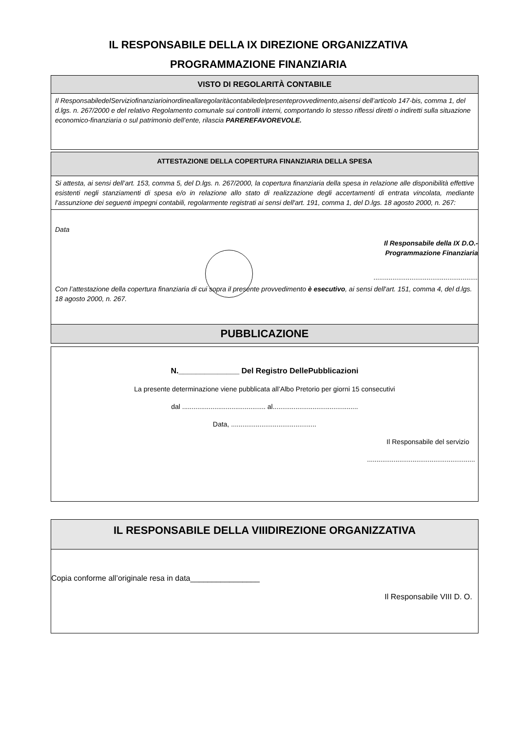IL RESPONSABILE DELLA IX DIREZIONE ORGANIZZATIVA
PROGRAMMAZIONE FINANZIARIA
VISTO DI REGOLARITÀ CONTABILE
Il ResponsabiledelServiziofinanziarioinordineallaregolaritàcontabiledelpresenteprovvedimento,aisensi dell’articolo 147-bis, comma 1, del d.lgs. n. 267/2000 e del relativo Regolamento comunale sui controlli interni, comportando lo stesso riflessi diretti o indiretti sulla situazione economico-finanziaria o sul patrimonio dell’ente, rilascia PAREREFAVOREVOLE.
ATTESTAZIONE DELLA COPERTURA FINANZIARIA DELLA SPESA
Si attesta, ai sensi dell’art. 153, comma 5, del D.lgs. n. 267/2000, la copertura finanziaria della spesa in relazione alle disponibilità effettive esistenti negli stanziamenti di spesa e/o in relazione allo stato di realizzazione degli accertamenti di entrata vincolata, mediante l’assunzione dei seguenti impegni contabili, regolarmente registrati ai sensi dell'art. 191, comma 1, del D.lgs. 18 agosto 2000, n. 267:
Data
Il Responsabile della IX D.O.-
Programmazione Finanziaria
.......................................................
Con l’attestazione della copertura finanziaria di cui sopra il presente provvedimento è esecutivo, ai sensi dell'art. 151, comma 4, del d.lgs. 18 agosto 2000, n. 267.
PUBBLICAZIONE
N.______________ Del Registro DellePubblicazioni
La presente determinazione viene pubblicata all’Albo Pretorio per giorni 15 consecutivi
dal ............................................ al.............................................
Data, .............................................
Il Responsabile del servizio
.........................................................
IL RESPONSABILE DELLA VIIIDIREZIONE ORGANIZZATIVA
Copia conforme all’originale resa in data________________
Il Responsabile VIII D. O.